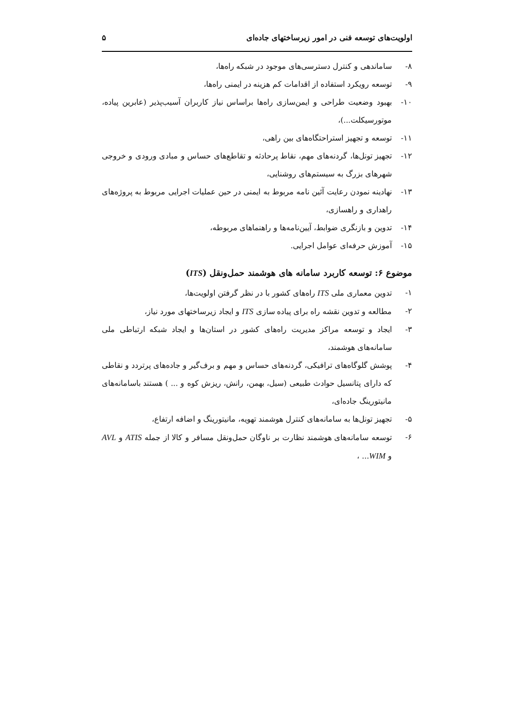اولویت‌های توسعه فنی در امور زیرساختهای جاده‌ای ۵
۸- ساماندهی و کنترل دسترسی‌های موجود در شبکه راه‌ها،
۹- توسعه رویکرد استفاده از اقدامات کم هزینه در ایمنی راه‌ها،
۱۰- بهبود وضعیت طراحی و ایمن‌سازی راه‌ها براساس نیاز کاربران آسیب‌پذیر (عابرین پیاده، موتورسیکلت...)،
۱۱- توسعه و تجهیز استراحتگاه‌های بین راهی،
۱۲- تجهیز تونل‌ها، گردنه‌های مهم، نقاط پرحادثه و تقاطع‌های حساس و مبادی ورودی و خروجی شهرهای بزرگ به سیستم‌های روشنایی،
۱۳- نهادینه نمودن رعایت آئین نامه مربوط به ایمنی در حین عملیات اجرایی مربوط به پروژه‌های راهداری و راهسازی،
۱۴- تدوین و بازنگری ضوابط، آیین‌نامه‌ها و راهنماهای مربوطه،
۱۵- آموزش حرفه‌ای عوامل اجرایی.
موضوع ۶: توسعه کاربرد سامانه های هوشمند حمل‌ونقل (ITS)
۱- تدوین معماری ملی ITS راه‌های کشور با در نظر گرفتن اولویت‌ها،
۲- مطالعه و تدوین نقشه راه برای پیاده سازی ITS و ایجاد زیرساختهای مورد نیاز،
۳- ایجاد و توسعه مراکز مدیریت راه‌های کشور در استان‌ها و ایجاد شبکه ارتباطی ملی سامانه‌های هوشمند،
۴- پوشش گلوگاه‌های ترافیکی، گردنه‌های حساس و مهم و برف‌گیر و جاده‌های پرتردد و نقاطی که دارای پتانسیل حوادث طبیعی (سیل، بهمن، رانش، ریزش کوه و ... ) هستند باسامانه‌های مانیتورینگ جاده‌ای،
۵- تجهیز تونل‌ها به سامانه‌های کنترل هوشمند تهویه، مانیتورینگ و اضافه ارتفاع،
۶- توسعه سامانه‌های هوشمند نظارت بر ناوگان حمل‌ونقل مسافر و کالا از جمله ATIS و AVL و WIM... ،